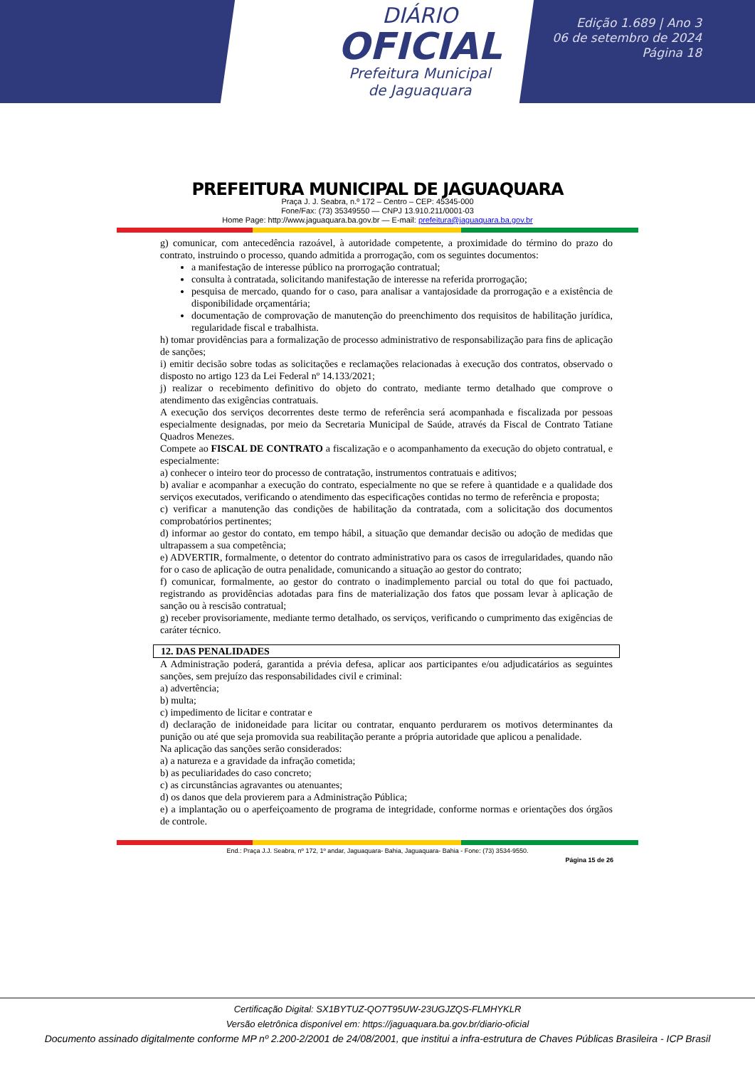DIÁRIO
OFICIAL
Prefeitura Municipal
de Jaguaquara
Edição 1.689 | Ano 3
06 de setembro de 2024
Página 18
PREFEITURA MUNICIPAL DE JAGUAQUARA
Praça J. J. Seabra, n.º 172 – Centro – CEP: 45345-000
Fone/Fax: (73) 35349550 — CNPJ 13.910.211/0001-03
Home Page: http://www.jaguaquara.ba.gov.br — E-mail: prefeitura@jaguaquara.ba.gov.br
g) comunicar, com antecedência razoável, à autoridade competente, a proximidade do término do prazo do contrato, instruindo o processo, quando admitida a prorrogação, com os seguintes documentos:
a manifestação de interesse público na prorrogação contratual;
consulta à contratada, solicitando manifestação de interesse na referida prorrogação;
pesquisa de mercado, quando for o caso, para analisar a vantajosidade da prorrogação e a existência de disponibilidade orçamentária;
documentação de comprovação de manutenção do preenchimento dos requisitos de habilitação jurídica, regularidade fiscal e trabalhista.
h) tomar providências para a formalização de processo administrativo de responsabilização para fins de aplicação de sanções;
i) emitir decisão sobre todas as solicitações e reclamações relacionadas à execução dos contratos, observado o disposto no artigo 123 da Lei Federal nº 14.133/2021;
j) realizar o recebimento definitivo do objeto do contrato, mediante termo detalhado que comprove o atendimento das exigências contratuais.
A execução dos serviços decorrentes deste termo de referência será acompanhada e fiscalizada por pessoas especialmente designadas, por meio da Secretaria Municipal de Saúde, através da Fiscal de Contrato Tatiane Quadros Menezes.
Compete ao FISCAL DE CONTRATO a fiscalização e o acompanhamento da execução do objeto contratual, e especialmente:
a) conhecer o inteiro teor do processo de contratação, instrumentos contratuais e aditivos;
b) avaliar e acompanhar a execução do contrato, especialmente no que se refere à quantidade e a qualidade dos serviços executados, verificando o atendimento das especificações contidas no termo de referência e proposta;
c) verificar a manutenção das condições de habilitação da contratada, com a solicitação dos documentos comprobatórios pertinentes;
d) informar ao gestor do contato, em tempo hábil, a situação que demandar decisão ou adoção de medidas que ultrapassem a sua competência;
e) ADVERTIR, formalmente, o detentor do contrato administrativo para os casos de irregularidades, quando não for o caso de aplicação de outra penalidade, comunicando a situação ao gestor do contrato;
f) comunicar, formalmente, ao gestor do contrato o inadimplemento parcial ou total do que foi pactuado, registrando as providências adotadas para fins de materialização dos fatos que possam levar à aplicação de sanção ou à rescisão contratual;
g) receber provisoriamente, mediante termo detalhado, os serviços, verificando o cumprimento das exigências de caráter técnico.
12. DAS PENALIDADES
A Administração poderá, garantida a prévia defesa, aplicar aos participantes e/ou adjudicatários as seguintes sanções, sem prejuízo das responsabilidades civil e criminal:
a) advertência;
b) multa;
c) impedimento de licitar e contratar e
d) declaração de inidoneidade para licitar ou contratar, enquanto perdurarem os motivos determinantes da punição ou até que seja promovida sua reabilitação perante a própria autoridade que aplicou a penalidade.
Na aplicação das sanções serão considerados:
a) a natureza e a gravidade da infração cometida;
b) as peculiaridades do caso concreto;
c) as circunstâncias agravantes ou atenuantes;
d) os danos que dela provierem para a Administração Pública;
e) a implantação ou o aperfeiçoamento de programa de integridade, conforme normas e orientações dos órgãos de controle.
End.: Praça J.J. Seabra, nº 172, 1º andar, Jaguaquara- Bahia, Jaguaquara- Bahia - Fone: (73) 3534-9550.
Página 15 de 26
Certificação Digital: SX1BYTUZ-QO7T95UW-23UGJZQS-FLMHYKLR
Versão eletrônica disponível em: https://jaguaquara.ba.gov.br/diario-oficial
Documento assinado digitalmente conforme MP nº 2.200-2/2001 de 24/08/2001, que institui a infra-estrutura de Chaves Públicas Brasileira - ICP Brasil